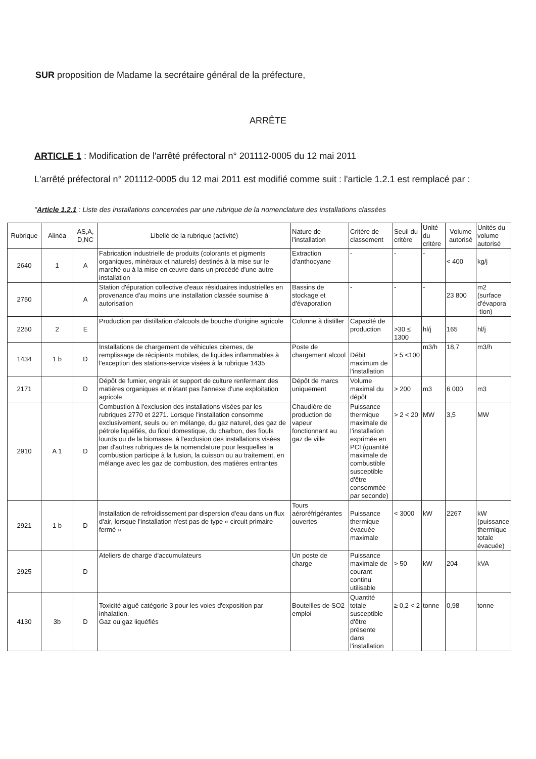SUR proposition de Madame la secrétaire général de la préfecture,
ARRÊTE
ARTICLE 1 : Modification de l'arrêté préfectoral n° 201112-0005 du 12 mai 2011
L'arrêté préfectoral n° 201112-0005 du 12 mai 2011 est modifié comme suit : l'article 1.2.1 est remplacé par :
"Article 1.2.1 : Liste des installations concernées par une rubrique de la nomenclature des installations classées
| Rubrique | Alinéa | AS,A, D,NC | Libellé de la rubrique (activité) | Nature de l'installation | Critère de classement | Seuil du critère | Unité du critère | Volume autorisé | Unités du volume autorisé |
| --- | --- | --- | --- | --- | --- | --- | --- | --- | --- |
| 2640 | 1 | A | Fabrication industrielle de produits (colorants et pigments organiques, minéraux et naturels) destinés à la mise sur le marché ou à la mise en œuvre dans un procédé d'une autre installation | Extraction d'anthocyane | - | - | - | < 400 | kg/j |
| 2750 | | A | Station d'épuration collective d'eaux résiduaires industrielles en provenance d'au moins une installation classée soumise à autorisation | Bassins de stockage et d'évaporation | - | - | - | 23 800 | m2 (surface d'évapora -tion) |
| 2250 | 2 | E | Production par distillation d'alcools de bouche d'origine agricole | Colonne à distiller | Capacité de production | >30 ≤ 1300 | hl/j | 165 | hl/j |
| 1434 | 1 b | D | Installations de chargement de véhicules citernes, de remplissage de récipients mobiles, de liquides inflammables à l'exception des stations-service visées à la rubrique 1435 | Poste de chargement alcool | Débit maximum de l'installation | ≥ 5 <100 | m3/h | 18,7 | m3/h |
| 2171 | | D | Dépôt de fumier, engrais et support de culture renfermant des matières organiques et n'étant pas l'annexe d'une exploitation agricole | Dépôt de marcs uniquement | Volume maximal du dépôt | > 200 | m3 | 6 000 | m3 |
| 2910 | A 1 | D | Combustion à l'exclusion des installations visées par les rubriques 2770 et 2271. Lorsque l'installation consomme exclusivement, seuls ou en mélange, du gaz naturel, des gaz de pétrole liquéfiés, du fioul domestique, du charbon, des fiouls lourds ou de la biomasse, à l'exclusion des installations visées par d'autres rubriques de la nomenclature pour lesquelles la combustion participe à la fusion, la cuisson ou au traitement, en mélange avec les gaz de combustion, des matières entrantes | Chaudière de production de vapeur fonctionnant au gaz de ville | Puissance thermique maximale de l'installation exprimée en PCI (quantité maximale de combustible susceptible d'être consommée par seconde) | > 2 < 20 | MW | 3,5 | MW |
| 2921 | 1 b | D | Installation de refroidissement par dispersion d'eau dans un flux d'air, lorsque l'installation n'est pas de type « circuit primaire fermé » | Tours aéroréfrigérantes ouvertes | Puissance thermique évacuée maximale | < 3000 | kW | 2267 | kW (puissance thermique totale évacuée) |
| 2925 | | D | Ateliers de charge d'accumulateurs | Un poste de charge | Puissance maximale de courant continu utilisable | > 50 | kW | 204 | kVA |
| 4130 | 3b | D | Toxicité aiguë catégorie 3 pour les voies d'exposition par inhalation. Gaz ou gaz liquéfiés | Bouteilles de SO2 emploi | Quantité totale susceptible d'être présente dans l'installation | ≥ 0,2 < 2 | tonne | 0,98 | tonne |